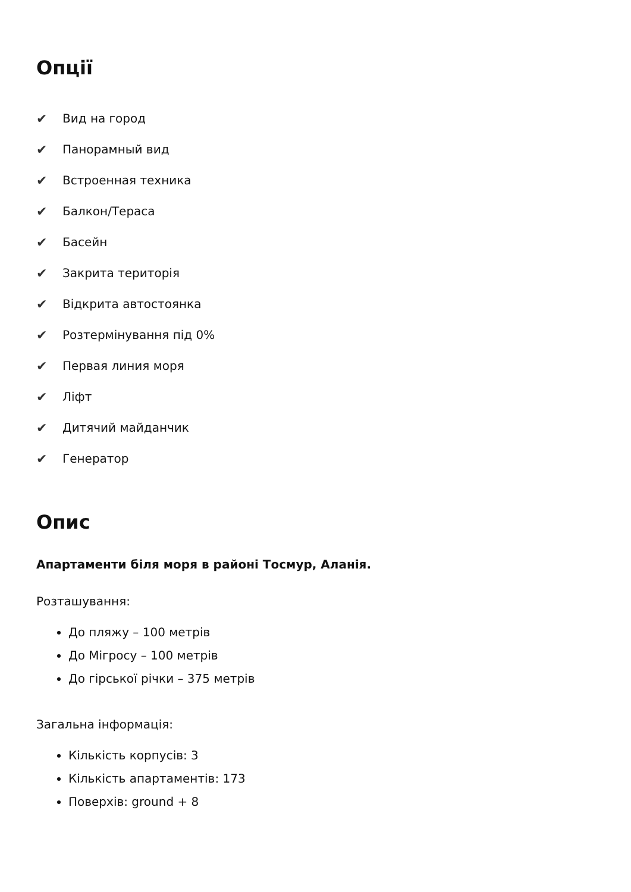Опції
✔ Вид на город
✔ Панорамный вид
✔ Встроенная техника
✔ Балкон/Тераса
✔ Басейн
✔ Закрита територія
✔ Відкрита автостоянка
✔ Розтермінування під 0%
✔ Первая линия моря
✔ Ліфт
✔ Дитячий майданчик
✔ Генератор
Опис
Апартаменти біля моря в районі Тосмур, Аланія.
Розташування:
До пляжу – 100 метрів
До Мігросу – 100 метрів
До гірської річки – 375 метрів
Загальна інформація:
Кількість корпусів: 3
Кількість апартаментів: 173
Поверхів: ground + 8